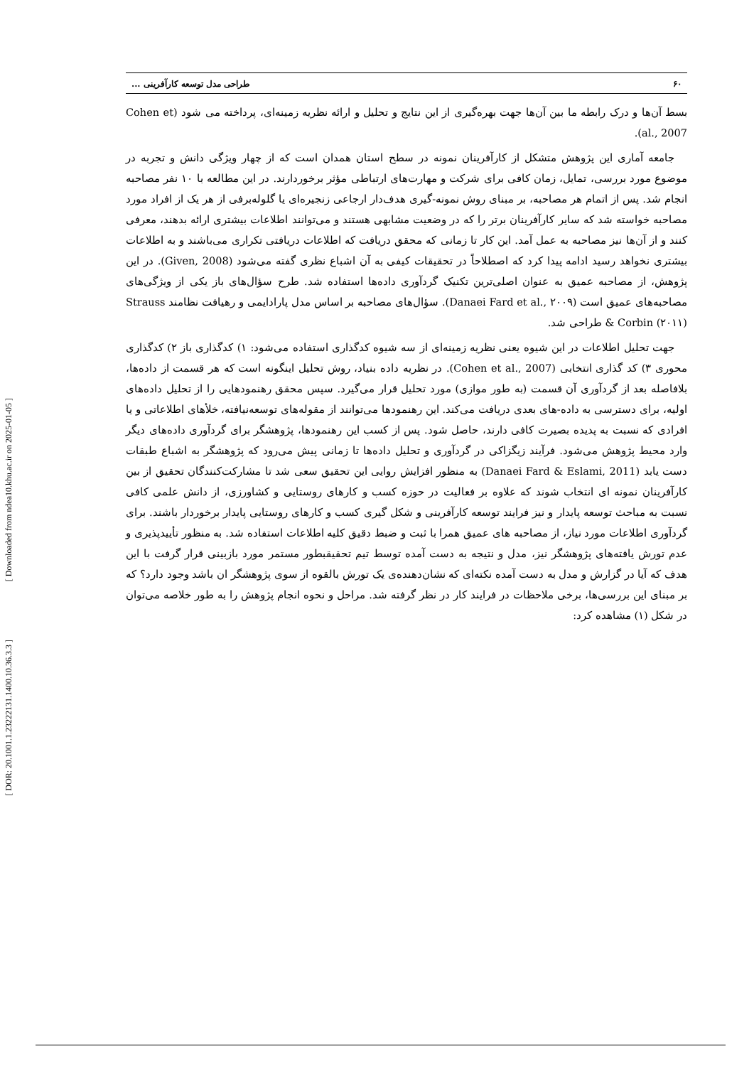[ Downloaded from ndea10.khu.ac.ir on 2025-01-05 ]
[ DOR: 20.1001.1.23222131.1400.10.36.3.3 ]
۶۰ طراحی مدل توسعه کارآفرینی ...
بسط آن‌ها و درک رابطه ما بین آن‌ها جهت بهره‌گیری از این نتایج و تحلیل و ارائه نظریه زمینه‌ای، پرداخته می شود (Cohen et al., 2007).
جامعه آماری این پژوهش متشکل از کارآفرینان نمونه در سطح استان همدان است که از چهار ویژگی دانش و تجربه در موضوع مورد بررسی، تمایل، زمان کافی برای شرکت و مهارت‌های ارتباطی مؤثر برخوردارند. در این مطالعه با ۱۰ نفر مصاحبه انجام شد. پس از اتمام هر مصاحبه، بر مبنای روش نمونه-گیری هدف‌دار ارجاعی زنجیره‌ای یا گلوله‌برفی از هر یک از افراد مورد مصاحبه خواسته شد که سایر کارآفرینان برتر را که در وضعیت مشابهی هستند و می‌توانند اطلاعات بیشتری ارائه بدهند، معرفی کنند و از آن‌ها نیز مصاحبه به عمل آمد. این کار تا زمانی که محقق دریافت که اطلاعات دریافتی تکراری می‌باشند و به اطلاعات بیشتری نخواهد رسید ادامه پیدا کرد که اصطلاحاً در تحقیقات کیفی به آن اشباع نظری گفته می‌شود (Given, 2008). در این پژوهش، از مصاحبه عمیق به عنوان اصلی‌ترین تکنیک گردآوری داده‌ها استفاده شد. طرح سؤال‌های باز یکی از ویژگی‌های مصاحبه‌های عمیق است (Danaei Fard et al., ۲۰۰۹). سؤال‌های مصاحبه بر اساس مدل پارادایمی و رهیافت نظامند Strauss & Corbin (۲۰۱۱) طراحی شد.
جهت تحلیل اطلاعات در این شیوه یعنی نظریه زمینه‌ای از سه شیوه کدگذاری استفاده می‌شود: ۱) کدگذاری باز ۲) کدگذاری محوری ۳) کد گذاری انتخابی (Cohen et al., 2007). در نظریه داده بنیاد، روش تحلیل اینگونه است که هر قسمت از داده‌ها، بلافاصله بعد از گردآوری آن قسمت (به طور موازی) مورد تحلیل قرار می‌گیرد. سپس محقق رهنمودهایی را از تحلیل داده‌های اولیه، برای دسترسی به داده-های بعدی دریافت می‌کند. این رهنمودها می‌توانند از مقوله‌های توسعه‌نیافته، خلأهای اطلاعاتی و یا افرادی که نسبت به پدیده بصیرت کافی دارند، حاصل شود. پس از کسب این رهنمودها، پژوهشگر برای گردآوری داده‌های دیگر وارد محیط پژوهش می‌شود. فرآیند زیگزاکی در گردآوری و تحلیل داده‌ها تا زمانی پیش می‌رود که پژوهشگر به اشباع طبقات دست یابد (Danaei Fard & Eslami, 2011) به منظور افزایش روایی این تحقیق سعی شد تا مشارکت‌کنندگان تحقیق از بین کارآفرینان نمونه ای انتخاب شوند که علاوه بر فعالیت در حوزه کسب و کارهای روستایی و کشاورزی، از دانش علمی کافی نسبت به مباحث توسعه پایدار و نیز فرایند توسعه کارآفرینی و شکل گیری کسب و کارهای روستایی پایدار برخوردار باشند. برای گردآوری اطلاعات مورد نیاز، از مصاحبه های عمیق همرا با ثبت و ضبط دقیق کلیه اطلاعات استفاده شد. به منظور تأییدپذیری و عدم تورش یافته‌های پژوهشگر نیز، مدل و نتیجه به دست آمده توسط تیم تحقیقبطور مستمر مورد بازبینی قرار گرفت با این هدف که آیا در گزارش و مدل به دست آمده نکته‌ای که نشان‌دهنده‌ی یک تورش بالقوه از سوی پژوهشگر ان باشد وجود دارد؟ که بر مبنای این بررسی‌ها، برخی ملاحظات در فرایند کار در نظر گرفته شد. مراحل و نحوه انجام پژوهش را به طور خلاصه می‌توان در شکل (۱) مشاهده کرد: